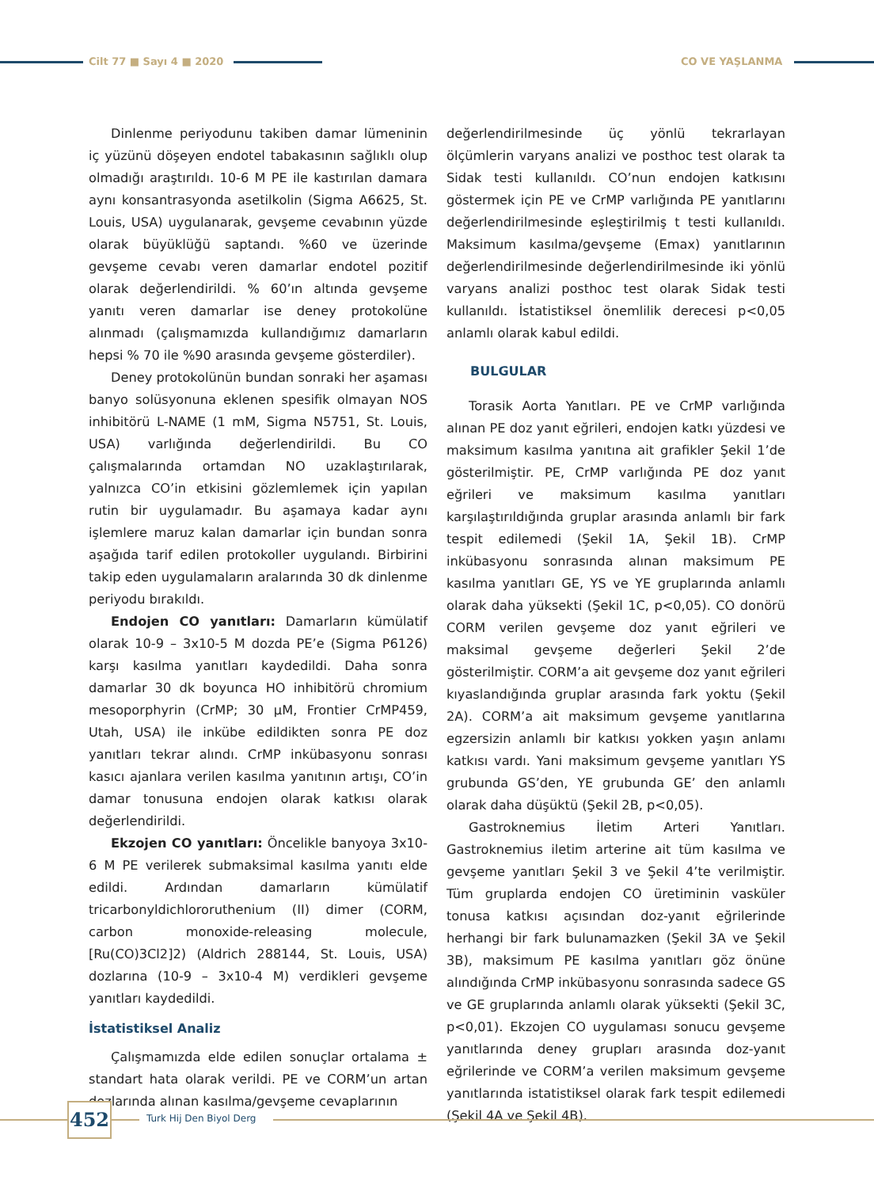Cilt 77 ■ Sayı 4 ■ 2020 CO VE YAŞLANMA
Dinlenme periyodunu takiben damar lümeninin iç yüzünü döşeyen endotel tabakasının sağlıklı olup olmadığı araştırıldı. 10-6 M PE ile kastırılan damara aynı konsantrasyonda asetilkolin (Sigma A6625, St. Louis, USA) uygulanarak, gevşeme cevabının yüzde olarak büyüklüğü saptandı. %60 ve üzerinde gevşeme cevabı veren damarlar endotel pozitif olarak değerlendirildi. % 60’ın altında gevşeme yanıtı veren damarlar ise deney protokolüne alınmadı (çalışmamızda kullandığımız damarların hepsi % 70 ile %90 arasında gevşeme gösterdiler).
Deney protokolünün bundan sonraki her aşaması banyo solüsyonuna eklenen spesifik olmayan NOS inhibitörü L-NAME (1 mM, Sigma N5751, St. Louis, USA) varlığında değerlendirildi. Bu CO çalışmalarında ortamdan NO uzaklaştırılarak, yalnızca CO’in etkisini gözlemlemek için yapılan rutin bir uygulamadır. Bu aşamaya kadar aynı işlemlere maruz kalan damarlar için bundan sonra aşağıda tarif edilen protokoller uygulandı. Birbirini takip eden uygulamaların aralarında 30 dk dinlenme periyodu bırakıldı.
Endojen CO yanıtları: Damarların kümülatif olarak 10-9 – 3x10-5 M dozda PE’e (Sigma P6126) karşı kasılma yanıtları kaydedildi. Daha sonra damarlar 30 dk boyunca HO inhibitörü chromium mesoporphyrin (CrMP; 30 µM, Frontier CrMP459, Utah, USA) ile inkübe edildikten sonra PE doz yanıtları tekrar alındı. CrMP inkübasyonu sonrası kasıcı ajanlara verilen kasılma yanıtının artışı, CO’in damar tonusuna endojen olarak katkısı olarak değerlendirildi.
Ekzojen CO yanıtları: Öncelikle banyoya 3x10-6 M PE verilerek submaksimal kasılma yanıtı elde edildi. Ardından damarların kümülatif tricarbonyldichlororuthenium (II) dimer (CORM, carbon monoxide-releasing molecule, [Ru(CO)3Cl2]2) (Aldrich 288144, St. Louis, USA) dozlarına (10-9 – 3x10-4 M) verdikleri gevşeme yanıtları kaydedildi.
İstatistiksel Analiz
Çalışmamızda elde edilen sonuçlar ortalama ± standart hata olarak verildi. PE ve CORM’un artan dozlarında alınan kasılma/gevşeme cevaplarının
değerlendirilmesinde üç yönlü tekrarlayan ölçümlerin varyans analizi ve posthoc test olarak ta Sidak testi kullanıldı. CO’nun endojen katkısını göstermek için PE ve CrMP varlığında PE yanıtlarını değerlendirilmesinde eşleştirilmiş t testi kullanıldı. Maksimum kasılma/gevşeme (Emax) yanıtlarının değerlendirilmesinde değerlendirilmesinde iki yönlü varyans analizi posthoc test olarak Sidak testi kullanıldı. İstatistiksel önemlilik derecesi p<0,05 anlamlı olarak kabul edildi.
BULGULAR
Torasik Aorta Yanıtları. PE ve CrMP varlığında alınan PE doz yanıt eğrileri, endojen katkı yüzdesi ve maksimum kasılma yanıtına ait grafikler Şekil 1’de gösterilmiştir. PE, CrMP varlığında PE doz yanıt eğrileri ve maksimum kasılma yanıtları karşılaştırıldığında gruplar arasında anlamlı bir fark tespit edilemedi (Şekil 1A, Şekil 1B). CrMP inkübasyonu sonrasında alınan maksimum PE kasılma yanıtları GE, YS ve YE gruplarında anlamlı olarak daha yüksekti (Şekil 1C, p<0,05). CO donörü CORM verilen gevşeme doz yanıt eğrileri ve maksimal gevşeme değerleri Şekil 2’de gösterilmiştir. CORM’a ait gevşeme doz yanıt eğrileri kıyaslandığında gruplar arasında fark yoktu (Şekil 2A). CORM’a ait maksimum gevşeme yanıtlarına egzersizin anlamlı bir katkısı yokken yaşın anlamı katkısı vardı. Yani maksimum gevşeme yanıtları YS grubunda GS’den, YE grubunda GE’ den anlamlı olarak daha düşüktü (Şekil 2B, p<0,05).
Gastroknemius İletim Arteri Yanıtları. Gastroknemius iletim arterine ait tüm kasılma ve gevşeme yanıtları Şekil 3 ve Şekil 4’te verilmiştir. Tüm gruplarda endojen CO üretiminin vasküler tonusa katkısı açısından doz-yanıt eğrilerinde herhangi bir fark bulunamazken (Şekil 3A ve Şekil 3B), maksimum PE kasılma yanıtları göz önüne alındığında CrMP inkübasyonu sonrasında sadece GS ve GE gruplarında anlamlı olarak yüksekti (Şekil 3C, p<0,01). Ekzojen CO uygulaması sonucu gevşeme yanıtlarında deney grupları arasında doz-yanıt eğrilerinde ve CORM’a verilen maksimum gevşeme yanıtlarında istatistiksel olarak fark tespit edilemedi (Şekil 4A ve Şekil 4B).
452 Turk Hij Den Biyol Derg